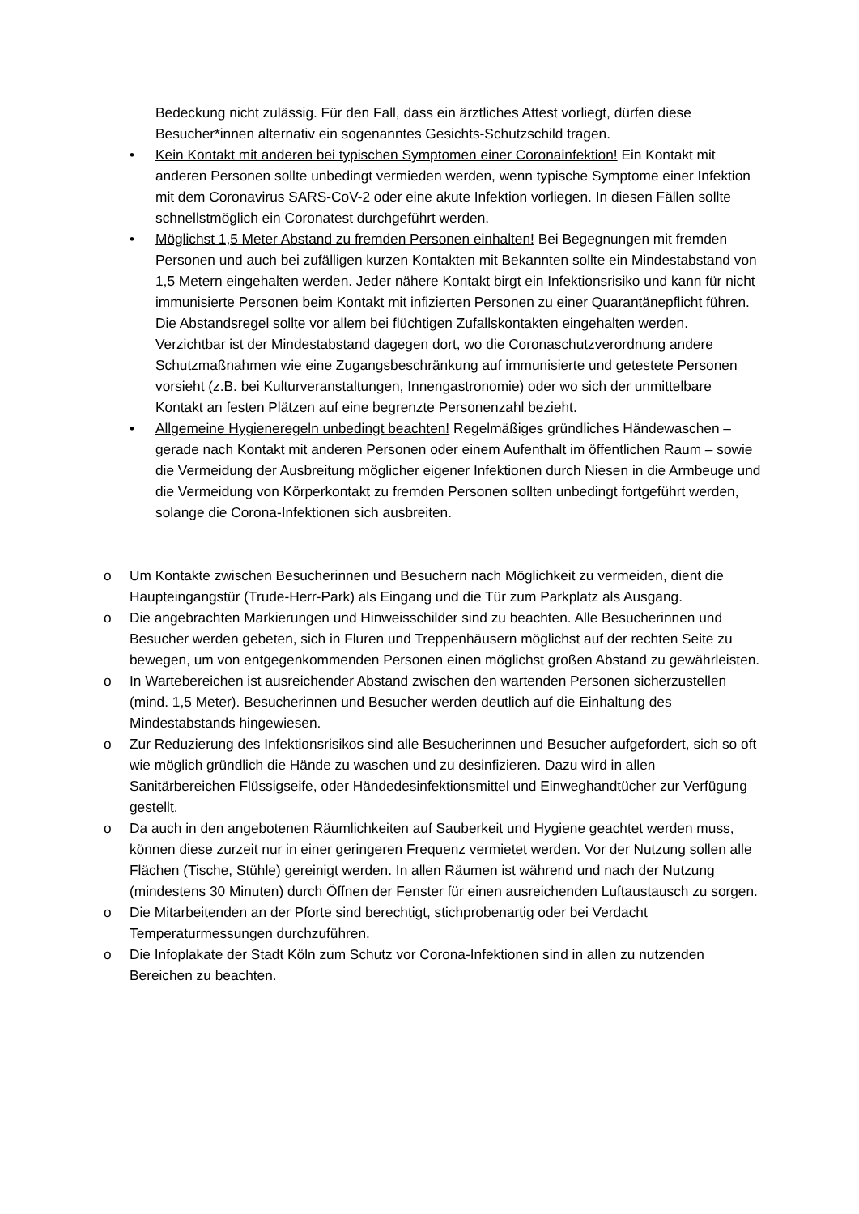Bedeckung nicht zulässig. Für den Fall, dass ein ärztliches Attest vorliegt, dürfen diese Besucher*innen alternativ ein sogenanntes Gesichts-Schutzschild tragen.
• Kein Kontakt mit anderen bei typischen Symptomen einer Coronainfektion! Ein Kontakt mit anderen Personen sollte unbedingt vermieden werden, wenn typische Symptome einer Infektion mit dem Coronavirus SARS-CoV-2 oder eine akute Infektion vorliegen. In diesen Fällen sollte schnellstmöglich ein Coronatest durchgeführt werden.
• Möglichst 1,5 Meter Abstand zu fremden Personen einhalten! Bei Begegnungen mit fremden Personen und auch bei zufälligen kurzen Kontakten mit Bekannten sollte ein Mindestabstand von 1,5 Metern eingehalten werden. Jeder nähere Kontakt birgt ein Infektionsrisiko und kann für nicht immunisierte Personen beim Kontakt mit infizierten Personen zu einer Quarantänepflicht führen. Die Abstandsregel sollte vor allem bei flüchtigen Zufallskontakten eingehalten werden. Verzichtbar ist der Mindestabstand dagegen dort, wo die Coronaschutzverordnung andere Schutzmaßnahmen wie eine Zugangsbeschränkung auf immunisierte und getestete Personen vorsieht (z.B. bei Kulturveranstaltungen, Innengastronomie) oder wo sich der unmittelbare Kontakt an festen Plätzen auf eine begrenzte Personenzahl bezieht.
• Allgemeine Hygieneregeln unbedingt beachten! Regelmäßiges gründliches Händewaschen – gerade nach Kontakt mit anderen Personen oder einem Aufenthalt im öffentlichen Raum – sowie die Vermeidung der Ausbreitung möglicher eigener Infektionen durch Niesen in die Armbeuge und die Vermeidung von Körperkontakt zu fremden Personen sollten unbedingt fortgeführt werden, solange die Corona-Infektionen sich ausbreiten.
o Um Kontakte zwischen Besucherinnen und Besuchern nach Möglichkeit zu vermeiden, dient die Haupteingangstür (Trude-Herr-Park) als Eingang und die Tür zum Parkplatz als Ausgang.
o Die angebrachten Markierungen und Hinweisschilder sind zu beachten. Alle Besucherinnen und Besucher werden gebeten, sich in Fluren und Treppenhäusern möglichst auf der rechten Seite zu bewegen, um von entgegenkommenden Personen einen möglichst großen Abstand zu gewährleisten.
o In Wartebereichen ist ausreichender Abstand zwischen den wartenden Personen sicherzustellen (mind. 1,5 Meter). Besucherinnen und Besucher werden deutlich auf die Einhaltung des Mindestabstands hingewiesen.
o Zur Reduzierung des Infektionsrisikos sind alle Besucherinnen und Besucher aufgefordert, sich so oft wie möglich gründlich die Hände zu waschen und zu desinfizieren. Dazu wird in allen Sanitärbereichen Flüssigseife, oder Händedesinfektionsmittel und Einweghandtücher zur Verfügung gestellt.
o Da auch in den angebotenen Räumlichkeiten auf Sauberkeit und Hygiene geachtet werden muss, können diese zurzeit nur in einer geringeren Frequenz vermietet werden. Vor der Nutzung sollen alle Flächen (Tische, Stühle) gereinigt werden. In allen Räumen ist während und nach der Nutzung (mindestens 30 Minuten) durch Öffnen der Fenster für einen ausreichenden Luftaustausch zu sorgen.
o Die Mitarbeitenden an der Pforte sind berechtigt, stichprobenartig oder bei Verdacht Temperaturmessungen durchzuführen.
o Die Infoplakate der Stadt Köln zum Schutz vor Corona-Infektionen sind in allen zu nutzenden Bereichen zu beachten.